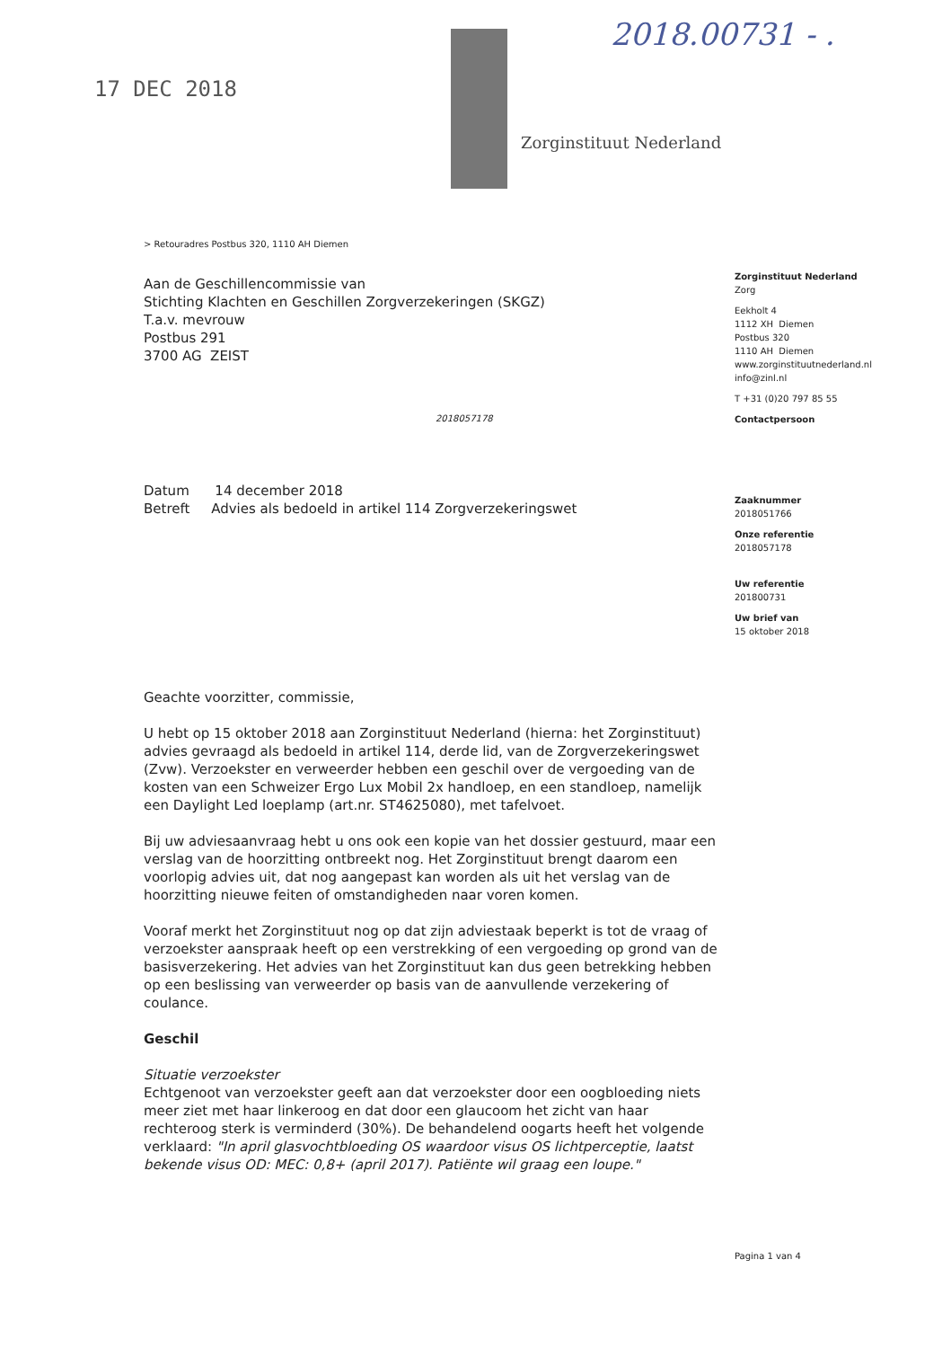2018.00731 - .
Zorginstituut Nederland
17 DEC 2018
> Retouradres Postbus 320, 1110 AH Diemen
Aan de Geschillencommissie van
Stichting Klachten en Geschillen Zorgverzekeringen (SKGZ)
T.a.v. mevrouw
Postbus 291
3700 AG ZEIST
2018057178
Datum 14 december 2018
Betreft Advies als bedoeld in artikel 114 Zorgverzekeringswet
Geachte voorzitter, commissie,
U hebt op 15 oktober 2018 aan Zorginstituut Nederland (hierna: het Zorginstituut) advies gevraagd als bedoeld in artikel 114, derde lid, van de Zorgverzekeringswet (Zvw). Verzoekster en verweerder hebben een geschil over de vergoeding van de kosten van een Schweizer Ergo Lux Mobil 2x handloep, en een standloep, namelijk een Daylight Led loeplamp (art.nr. ST4625080), met tafelvoet.
Bij uw adviesaanvraag hebt u ons ook een kopie van het dossier gestuurd, maar een verslag van de hoorzitting ontbreekt nog. Het Zorginstituut brengt daarom een voorlopig advies uit, dat nog aangepast kan worden als uit het verslag van de hoorzitting nieuwe feiten of omstandigheden naar voren komen.
Vooraf merkt het Zorginstituut nog op dat zijn adviestaak beperkt is tot de vraag of verzoekster aanspraak heeft op een verstrekking of een vergoeding op grond van de basisverzekering. Het advies van het Zorginstituut kan dus geen betrekking hebben op een beslissing van verweerder op basis van de aanvullende verzekering of coulance.
Geschil
Situatie verzoekster
Echtgenoot van verzoekster geeft aan dat verzoekster door een oogbloeding niets meer ziet met haar linkeroog en dat door een glaucoom het zicht van haar rechteroog sterk is verminderd (30%). De behandelend oogarts heeft het volgende verklaard: "In april glasvochtbloeding OS waardoor visus OS lichtperceptie, laatst bekende visus OD: MEC: 0,8+ (april 2017). Patiënte wil graag een loupe."
Zorginstituut Nederland
Zorg
Eekholt 4
1112 XH Diemen
Postbus 320
1110 AH Diemen
www.zorginstituutnederland.nl
info@zinl.nl
T +31 (0)20 797 85 55
Contactpersoon
Zaaknummer
2018051766
Onze referentie
2018057178
Uw referentie
201800731
Uw brief van
15 oktober 2018
Pagina 1 van 4